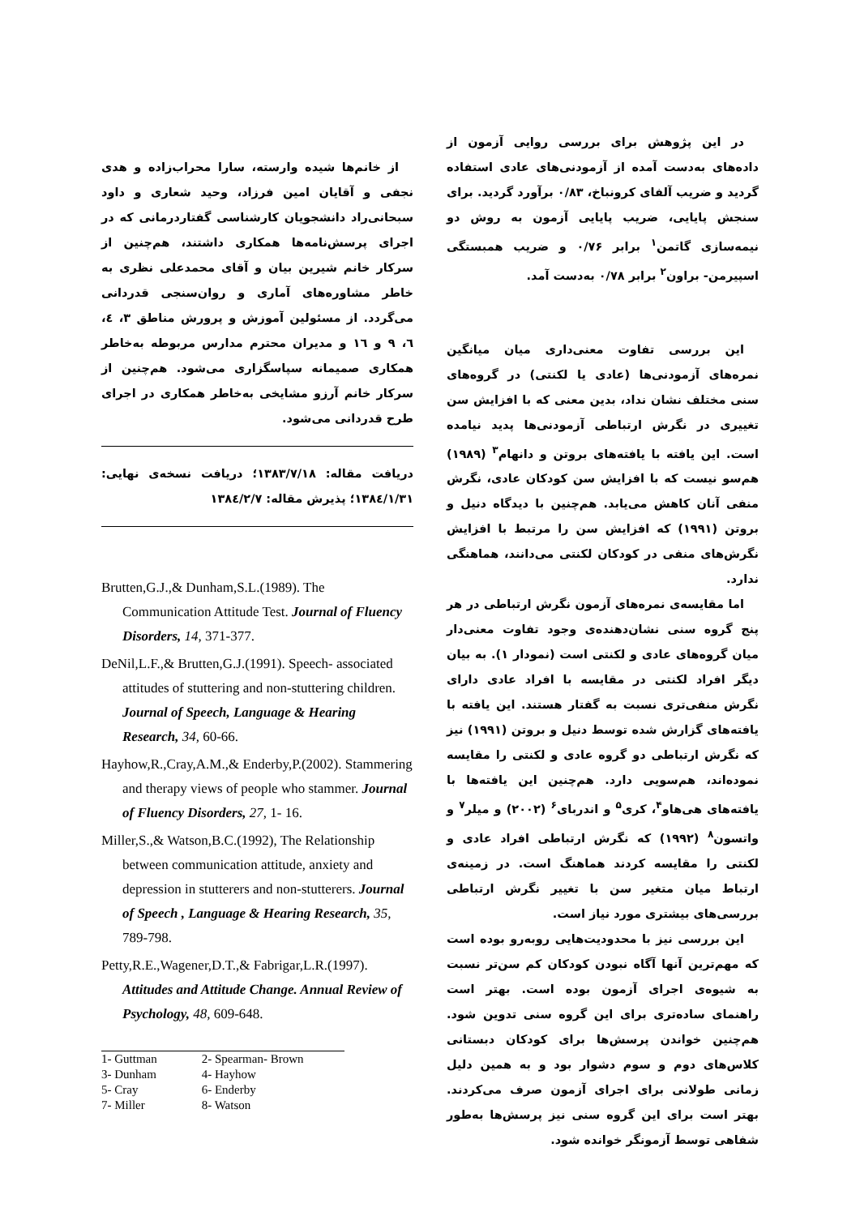در این پژوهش برای بررسی روایی آزمون از داده‌های به‌دست آمده از آزمودنی‌های عادی استفاده گردید و ضریب آلفای کرونباخ، ۰/۸۳ برآورد گردید. برای سنجش پایایی، ضریب پایایی آزمون به روش دو نیمه‌سازی گاتمن<sup>۱</sup> برابر ۰/۷۶ و ضریب همبستگی اسپیرمن- براون<sup>۲</sup> برابر ۰/۷۸ به‌دست آمد.
این بررسی تفاوت معنی‌داری میان میانگین نمره‌های آزمودنی‌ها (عادی یا لکنتی) در گروه‌های سنی مختلف نشان نداد، بدین معنی که با افزایش سن تغییری در نگرش ارتباطی آزمودنی‌ها پدید نیامده است. این یافته با یافته‌های بروتن و دانهام<sup>۳</sup> (۱۹۸۹) هم‌سو نیست که با افزایش سن کودکان عادی، نگرش منفی آنان کاهش می‌یابد. هم‌چنین با دیدگاه دنیل و بروتن (۱۹۹۱) که افزایش سن را مرتبط با افزایش نگرش‌های منفی در کودکان لکنتی می‌دانند، هماهنگی ندارد.
اما مقایسه‌ی نمره‌های آزمون نگرش ارتباطی در هر پنج گروه سنی نشان‌دهنده‌ی وجود تفاوت معنی‌دار میان گروه‌های عادی و لکنتی است (نمودار ۱). به بیان دیگر افراد لکنتی در مقایسه با افراد عادی دارای نگرش منفی‌تری نسبت به گفتار هستند. این یافته با یافته‌های گزارش شده توسط دنیل و بروتن (۱۹۹۱) نیز که نگرش ارتباطی دو گروه عادی و لکنتی را مقایسه نموده‌اند، هم‌سویی دارد. هم‌چنین این یافته‌ها با یافته‌های هی‌هاو<sup>۴</sup>، کری<sup>۵</sup> و اندربای<sup>۶</sup> (۲۰۰۲) و میلر<sup>۷</sup> و واتسون<sup>۸</sup> (۱۹۹۲) که نگرش ارتباطی افراد عادی و لکنتی را مقایسه کردند هماهنگ است. در زمینه‌ی ارتباط میان متغیر سن با تغییر نگرش ارتباطی بررسی‌های بیشتری مورد نیاز است.
این بررسی نیز با محدودیت‌هایی روبه‌رو بوده است که مهم‌ترین آنها آگاه نبودن کودکان کم سن‌تر نسبت به شیوه‌ی اجرای آزمون بوده است. بهتر است راهنمای ساده‌تری برای این گروه سنی تدوین شود. هم‌چنین خواندن پرسش‌ها برای کودکان دبستانی کلاس‌های دوم و سوم دشوار بود و به همین دلیل زمانی طولانی برای اجرای آزمون صرف می‌کردند. بهتر است برای این گروه سنی نیز پرسش‌ها به‌طور شفاهی توسط آزمونگر خوانده شود.
از خانم‌ها شیده وارسته، سارا محراب‌زاده و هدی نجفی و آقایان امین فرزاد، وحید شعاری و داود سبحانی‌راد دانشجویان کارشناسی گفتاردرمانی که در اجرای پرسش‌نامه‌ها همکاری داشتند، هم‌چنین از سرکار خانم شیرین بیان و آقای محمدعلی نظری به خاطر مشاوره‌های آماری و روان‌سنجی قدردانی می‌گردد. از مسئولین آموزش و پرورش مناطق ۳، ٤، ٦، ۹ و ١٦ و مدیران محترم مدارس مربوطه به‌خاطر همکاری صمیمانه سپاسگزاری می‌شود. هم‌چنین از سرکار خانم آرزو مشایخی به‌خاطر همکاری در اجرای طرح قدردانی می‌شود.
دریافت مقاله: ۱۳۸۳/۷/۱۸؛ دریافت نسخه‌ی نهایی: ۱۳۸٤/۱/۳۱؛ پذیرش مقاله: ۱۳۸٤/۲/۷
Brutten,G.J.,& Dunham,S.L.(1989). The Communication Attitude Test. Journal of Fluency Disorders, 14, 371-377.
DeNil,L.F.,& Brutten,G.J.(1991). Speech- associated attitudes of stuttering and non-stuttering children. Journal of Speech, Language & Hearing Research, 34, 60-66.
Hayhow,R.,Cray,A.M.,& Enderby,P.(2002). Stammering and therapy views of people who stammer. Journal of Fluency Disorders, 27, 1- 16.
Miller,S.,& Watson,B.C.(1992), The Relationship between communication attitude, anxiety and depression in stutterers and non-stutterers. Journal of Speech , Language & Hearing Research, 35, 789-798.
Petty,R.E.,Wagener,D.T.,& Fabrigar,L.R.(1997). Attitudes and Attitude Change. Annual Review of Psychology, 48, 609-648.
| 1- Guttman | 2- Spearman- Brown |
| 3- Dunham | 4- Hayhow |
| 5- Cray | 6- Enderby |
| 7- Miller | 8- Watson |